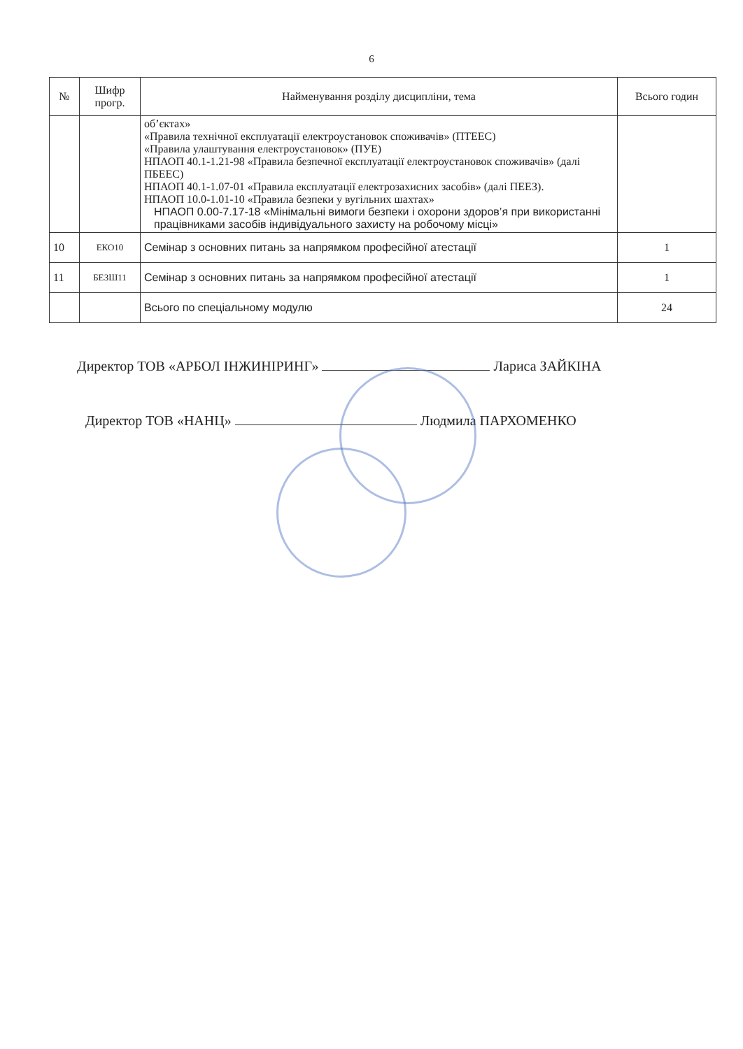6
| № | Шифр прогр. | Найменування розділу дисципліни, тема | Всього годин |
| --- | --- | --- | --- |
| | | об’єктах» «Правила технічної експлуатації електроустановок споживачів» (ПТЕЕС) «Правила улаштування електроустановок» (ПУЕ) НПАОП 40.1-1.21-98 «Правила безпечної експлуатації електроустановок споживачів» (далі ПБЕЕС) НПАОП 40.1-1.07-01 «Правила експлуатації електрозахисних засобів» (далі ПЕЕЗ). НПАОП 10.0-1.01-10 «Правила безпеки у вугільних шахтах» НПАОП 0.00-7.17-18 «Мінімальні вимоги безпеки і охорони здоров’я при використанні працівниками засобів індивідуального захисту на робочому місці» | |
| 10 | ЕКО10 | Семінар з основних питань за напрямком професійної атестації | 1 |
| 11 | БЕЗШ11 | Семінар з основних питань за напрямком професійної атестації | 1 |
| | | Всього по спеціальному модулю | 24 |
Директор ТОВ «АРБОЛ ІНЖИНІРИНГ» Лариса ЗАЙКІНА
Директор ТОВ «НАНЦ» Людмила ПАРХОМЕНКО